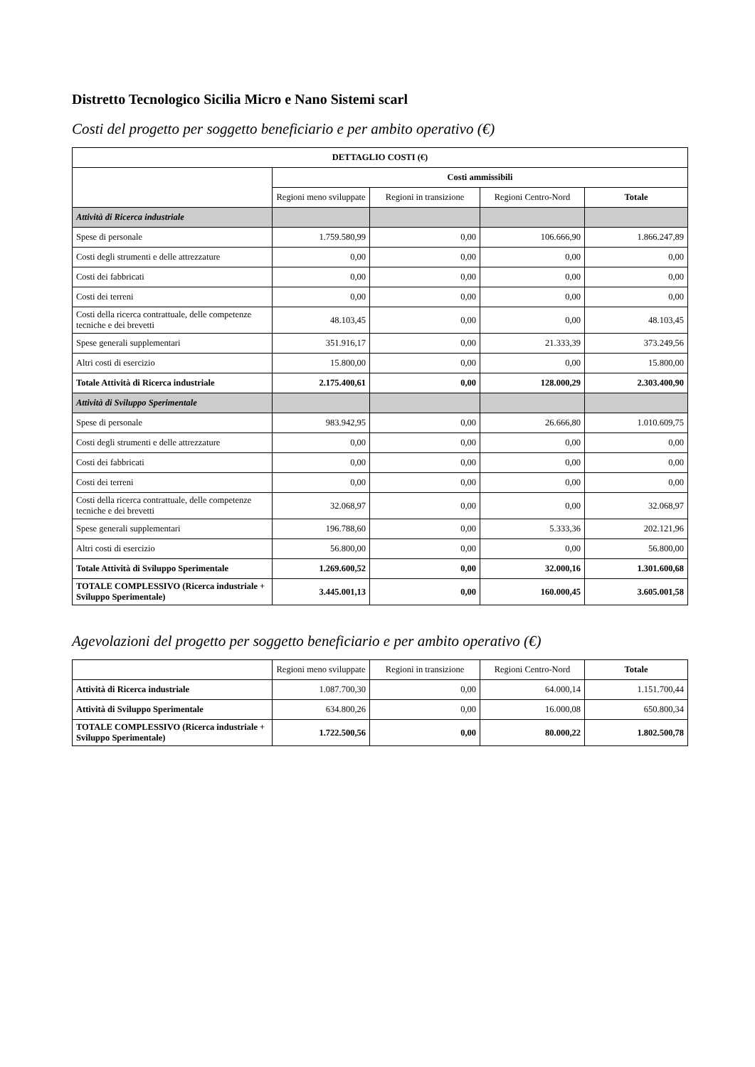Distretto Tecnologico Sicilia Micro e Nano Sistemi scarl
Costi del progetto per soggetto beneficiario e per ambito operativo (€)
| DETTAGLIO COSTI (€) | | | | |
| --- | --- | --- | --- | --- |
| | Costi ammissibili | | | |
| | Regioni meno sviluppate | Regioni in transizione | Regioni Centro-Nord | Totale |
| Attività di Ricerca industriale | | | | |
| Spese di personale | 1.759.580,99 | 0,00 | 106.666,90 | 1.866.247,89 |
| Costi degli strumenti e delle attrezzature | 0,00 | 0,00 | 0,00 | 0,00 |
| Costi dei fabbricati | 0,00 | 0,00 | 0,00 | 0,00 |
| Costi dei terreni | 0,00 | 0,00 | 0,00 | 0,00 |
| Costi della ricerca contrattuale, delle competenze tecniche e dei brevetti | 48.103,45 | 0,00 | 0,00 | 48.103,45 |
| Spese generali supplementari | 351.916,17 | 0,00 | 21.333,39 | 373.249,56 |
| Altri costi di esercizio | 15.800,00 | 0,00 | 0,00 | 15.800,00 |
| Totale Attività di Ricerca industriale | 2.175.400,61 | 0,00 | 128.000,29 | 2.303.400,90 |
| Attività di Sviluppo Sperimentale | | | | |
| Spese di personale | 983.942,95 | 0,00 | 26.666,80 | 1.010.609,75 |
| Costi degli strumenti e delle attrezzature | 0,00 | 0,00 | 0,00 | 0,00 |
| Costi dei fabbricati | 0,00 | 0,00 | 0,00 | 0,00 |
| Costi dei terreni | 0,00 | 0,00 | 0,00 | 0,00 |
| Costi della ricerca contrattuale, delle competenze tecniche e dei brevetti | 32.068,97 | 0,00 | 0,00 | 32.068,97 |
| Spese generali supplementari | 196.788,60 | 0,00 | 5.333,36 | 202.121,96 |
| Altri costi di esercizio | 56.800,00 | 0,00 | 0,00 | 56.800,00 |
| Totale Attività di Sviluppo Sperimentale | 1.269.600,52 | 0,00 | 32.000,16 | 1.301.600,68 |
| TOTALE COMPLESSIVO (Ricerca industriale + Sviluppo Sperimentale) | 3.445.001,13 | 0,00 | 160.000,45 | 3.605.001,58 |
Agevolazioni del progetto per soggetto beneficiario e per ambito operativo (€)
| | Regioni meno sviluppate | Regioni in transizione | Regioni Centro-Nord | Totale |
| --- | --- | --- | --- | --- |
| Attività di Ricerca industriale | 1.087.700,30 | 0,00 | 64.000,14 | 1.151.700,44 |
| Attività di Sviluppo Sperimentale | 634.800,26 | 0,00 | 16.000,08 | 650.800,34 |
| TOTALE COMPLESSIVO (Ricerca industriale + Sviluppo Sperimentale) | 1.722.500,56 | 0,00 | 80.000,22 | 1.802.500,78 |